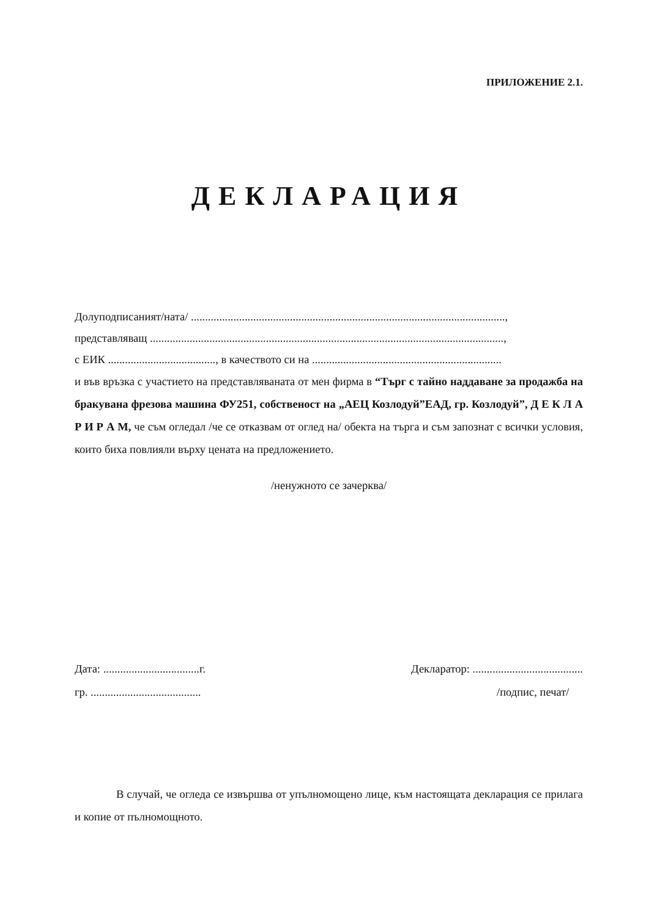ПРИЛОЖЕНИЕ 2.1.
ДЕКЛАРАЦИЯ
Долуподписаният/ната/ ...............................................................................................................,
представляващ .............................................................................................................................,
с ЕИК ......................................, в качеството си на ...................................................................
и във връзка с участието на представляваната от мен фирма в “Търг с тайно наддаване за продажба на бракувана фрезова машина ФУ251, собственост на „АЕЦ Козлодуй”ЕАД, гр. Козлодуй”, Д Е К Л А Р И Р А М, че съм огледал /че се отказвам от оглед на/ обекта на търга и съм запознат с всички условия, които биха повлияли върху цената на предложението.
/ненужното се зачерква/
Дата: ..................................г.
гр. .......................................
Декларатор: .......................................
/подпис, печат/
В случай, че огледа се извършва от упълномощено лице, към настоящата декларация се прилага и копие от пълномощното.